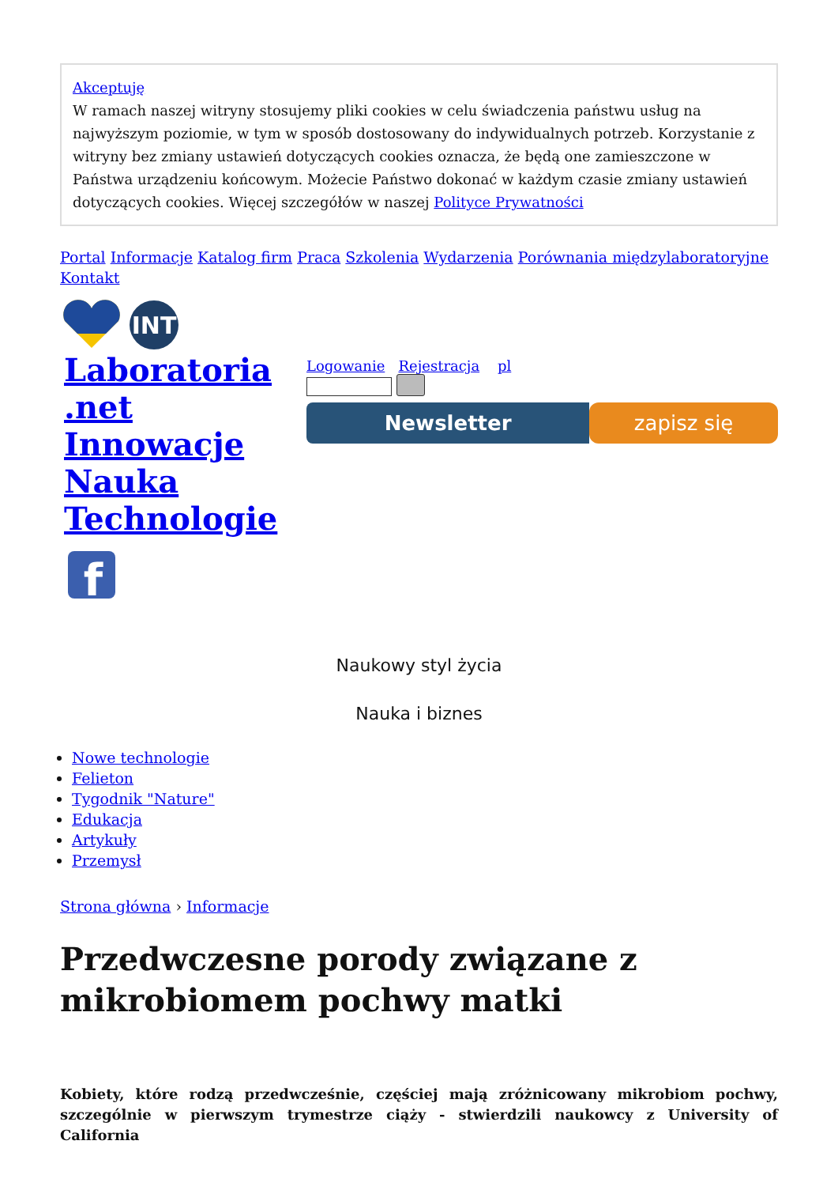Akceptuję
W ramach naszej witryny stosujemy pliki cookies w celu świadczenia państwu usług na najwyższym poziomie, w tym w sposób dostosowany do indywidualnych potrzeb. Korzystanie z witryny bez zmiany ustawień dotyczących cookies oznacza, że będą one zamieszczone w Państwa urządzeniu końcowym. Możecie Państwo dokonać w każdym czasie zmiany ustawień dotyczących cookies. Więcej szczegółów w naszej Polityce Prywatności
Portal Informacje Katalog firm Praca Szkolenia Wydarzenia Porównania międzylaboratoryjne Kontakt
INT
Laboratoria .net Innowacje Nauka Technologie
f
Logowanie Rejestracja pl
Newsletter zapisz się
Naukowy styl życia
Nauka i biznes
Nowe technologie
Felieton
Tygodnik "Nature"
Edukacja
Artykuły
Przemysł
Strona główna › Informacje
Przedwczesne porody związane z mikrobiomem pochwy matki
Kobiety, które rodzą przedwcześnie, częściej mają zróżnicowany mikrobiom pochwy, szczególnie w pierwszym trymestrze ciąży - stwierdzili naukowcy z University of California